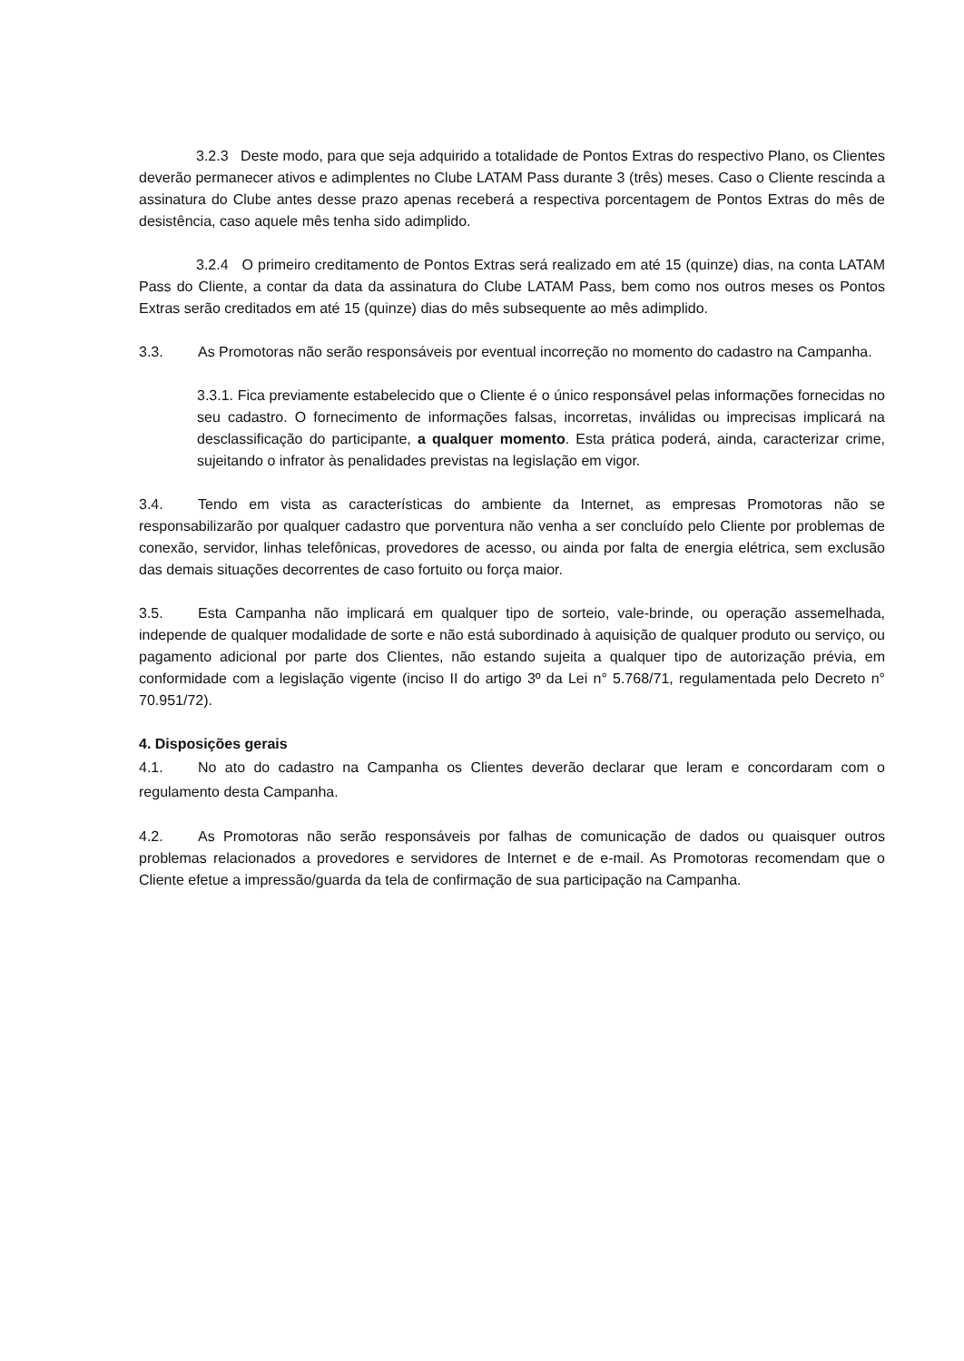3.2.3 Deste modo, para que seja adquirido a totalidade de Pontos Extras do respectivo Plano, os Clientes deverão permanecer ativos e adimplentes no Clube LATAM Pass durante 3 (três) meses. Caso o Cliente rescinda a assinatura do Clube antes desse prazo apenas receberá a respectiva porcentagem de Pontos Extras do mês de desistência, caso aquele mês tenha sido adimplido.
3.2.4 O primeiro creditamento de Pontos Extras será realizado em até 15 (quinze) dias, na conta LATAM Pass do Cliente, a contar da data da assinatura do Clube LATAM Pass, bem como nos outros meses os Pontos Extras serão creditados em até 15 (quinze) dias do mês subsequente ao mês adimplido.
3.3. As Promotoras não serão responsáveis por eventual incorreção no momento do cadastro na Campanha.
3.3.1. Fica previamente estabelecido que o Cliente é o único responsável pelas informações fornecidas no seu cadastro. O fornecimento de informações falsas, incorretas, inválidas ou imprecisas implicará na desclassificação do participante, a qualquer momento. Esta prática poderá, ainda, caracterizar crime, sujeitando o infrator às penalidades previstas na legislação em vigor.
3.4. Tendo em vista as características do ambiente da Internet, as empresas Promotoras não se responsabilizarão por qualquer cadastro que porventura não venha a ser concluído pelo Cliente por problemas de conexão, servidor, linhas telefônicas, provedores de acesso, ou ainda por falta de energia elétrica, sem exclusão das demais situações decorrentes de caso fortuito ou força maior.
3.5. Esta Campanha não implicará em qualquer tipo de sorteio, vale-brinde, ou operação assemelhada, independe de qualquer modalidade de sorte e não está subordinado à aquisição de qualquer produto ou serviço, ou pagamento adicional por parte dos Clientes, não estando sujeita a qualquer tipo de autorização prévia, em conformidade com a legislação vigente (inciso II do artigo 3º da Lei n° 5.768/71, regulamentada pelo Decreto n° 70.951/72).
4. Disposições gerais
4.1. No ato do cadastro na Campanha os Clientes deverão declarar que leram e concordaram com o regulamento desta Campanha.
4.2. As Promotoras não serão responsáveis por falhas de comunicação de dados ou quaisquer outros problemas relacionados a provedores e servidores de Internet e de e-mail. As Promotoras recomendam que o Cliente efetue a impressão/guarda da tela de confirmação de sua participação na Campanha.